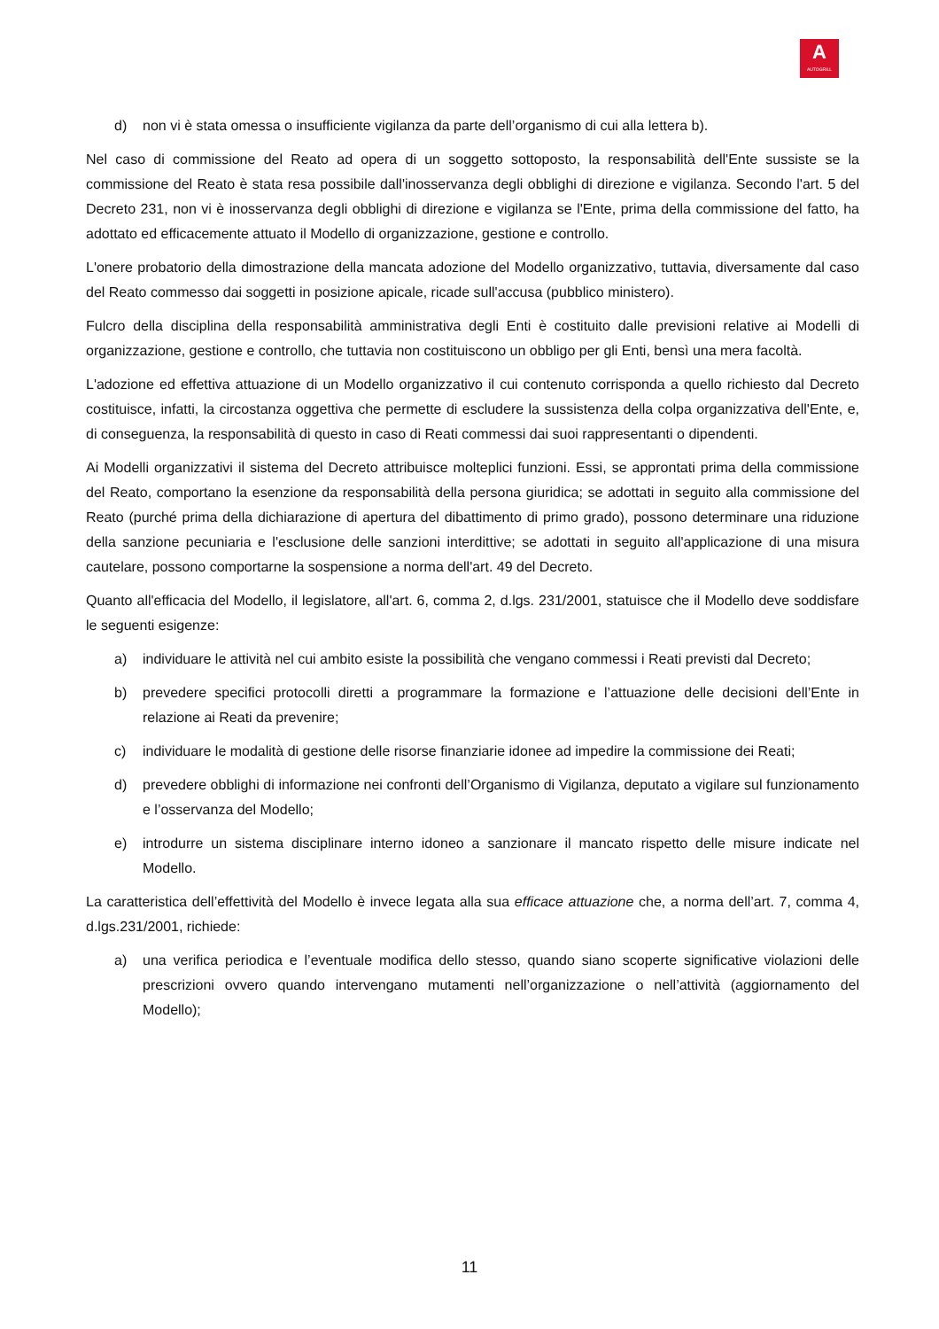A
AUTOGRILL
d) non vi è stata omessa o insufficiente vigilanza da parte dell’organismo di cui alla lettera b).
Nel caso di commissione del Reato ad opera di un soggetto sottoposto, la responsabilità dell'Ente sussiste se la commissione del Reato è stata resa possibile dall'inosservanza degli obblighi di direzione e vigilanza. Secondo l'art. 5 del Decreto 231, non vi è inosservanza degli obblighi di direzione e vigilanza se l'Ente, prima della commissione del fatto, ha adottato ed efficacemente attuato il Modello di organizzazione, gestione e controllo.
L'onere probatorio della dimostrazione della mancata adozione del Modello organizzativo, tuttavia, diversamente dal caso del Reato commesso dai soggetti in posizione apicale, ricade sull'accusa (pubblico ministero).
Fulcro della disciplina della responsabilità amministrativa degli Enti è costituito dalle previsioni relative ai Modelli di organizzazione, gestione e controllo, che tuttavia non costituiscono un obbligo per gli Enti, bensì una mera facoltà.
L'adozione ed effettiva attuazione di un Modello organizzativo il cui contenuto corrisponda a quello richiesto dal Decreto costituisce, infatti, la circostanza oggettiva che permette di escludere la sussistenza della colpa organizzativa dell'Ente, e, di conseguenza, la responsabilità di questo in caso di Reati commessi dai suoi rappresentanti o dipendenti.
Ai Modelli organizzativi il sistema del Decreto attribuisce molteplici funzioni. Essi, se approntati prima della commissione del Reato, comportano la esenzione da responsabilità della persona giuridica; se adottati in seguito alla commissione del Reato (purché prima della dichiarazione di apertura del dibattimento di primo grado), possono determinare una riduzione della sanzione pecuniaria e l'esclusione delle sanzioni interdittive; se adottati in seguito all'applicazione di una misura cautelare, possono comportarne la sospensione a norma dell'art. 49 del Decreto.
Quanto all'efficacia del Modello, il legislatore, all'art. 6, comma 2, d.lgs. 231/2001, statuisce che il Modello deve soddisfare le seguenti esigenze:
a) individuare le attività nel cui ambito esiste la possibilità che vengano commessi i Reati previsti dal Decreto;
b) prevedere specifici protocolli diretti a programmare la formazione e l’attuazione delle decisioni dell’Ente in relazione ai Reati da prevenire;
c) individuare le modalità di gestione delle risorse finanziarie idonee ad impedire la commissione dei Reati;
d) prevedere obblighi di informazione nei confronti dell’Organismo di Vigilanza, deputato a vigilare sul funzionamento e l’osservanza del Modello;
e) introdurre un sistema disciplinare interno idoneo a sanzionare il mancato rispetto delle misure indicate nel Modello.
La caratteristica dell’effettività del Modello è invece legata alla sua efficace attuazione che, a norma dell’art. 7, comma 4, d.lgs.231/2001, richiede:
a) una verifica periodica e l’eventuale modifica dello stesso, quando siano scoperte significative violazioni delle prescrizioni ovvero quando intervengano mutamenti nell’organizzazione o nell’attività (aggiornamento del Modello);
11